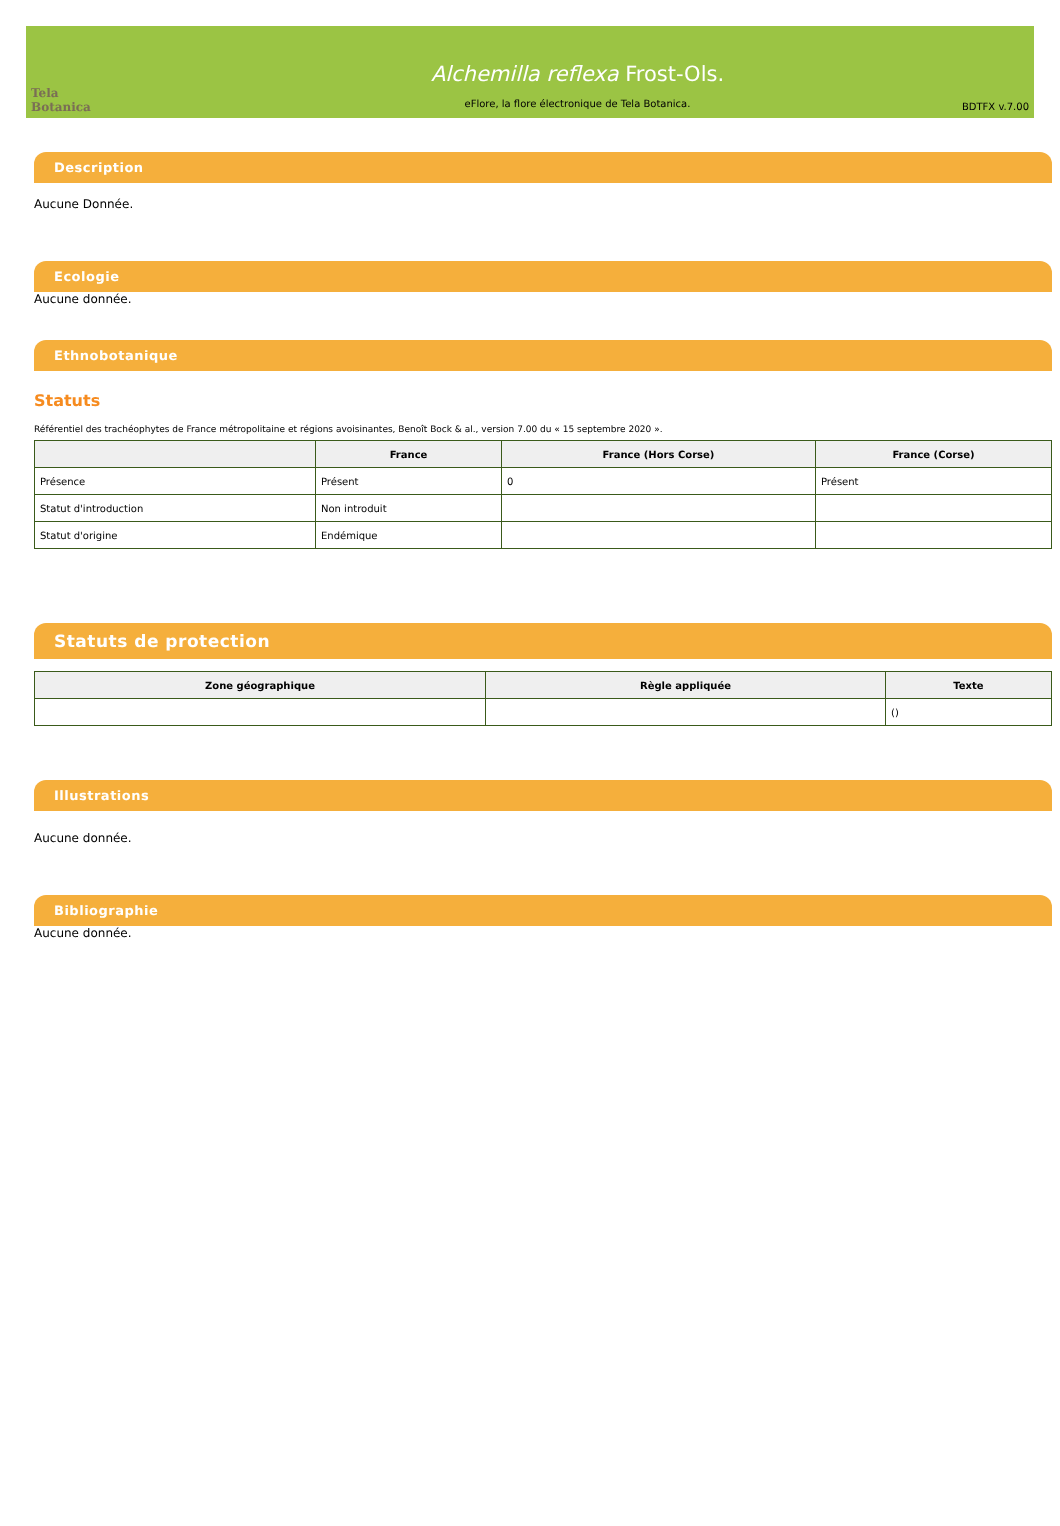Tela Botanica
Alchemilla reflexa Frost-Ols.
eFlore, la flore électronique de Tela Botanica.
BDTFX v.7.00
Description
Aucune Donnée.
Ecologie
Aucune donnée.
Ethnobotanique
Statuts
Référentiel des trachéophytes de France métropolitaine et régions avoisinantes, Benoît Bock & al., version 7.00 du « 15 septembre 2020 ».
| | France | France (Hors Corse) | France (Corse) |
| --- | --- | --- | --- |
| Présence | Présent | 0 | Présent |
| Statut d'introduction | Non introduit | | |
| Statut d'origine | Endémique | | |
Statuts de protection
| Zone géographique | Règle appliquée | Texte |
| --- | --- | --- |
| | | () |
Illustrations
Aucune donnée.
Bibliographie
Aucune donnée.